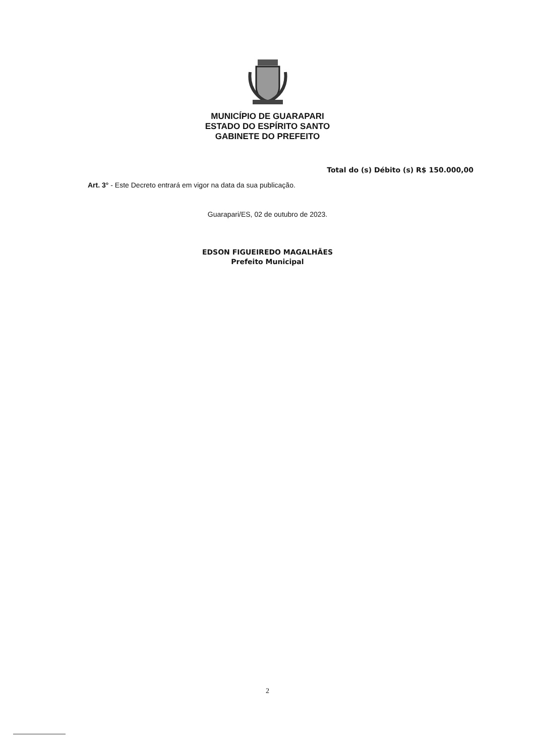MUNICÍPIO DE GUARAPARI
ESTADO DO ESPÍRITO SANTO
GABINETE DO PREFEITO
Total do (s) Débito (s) R$ 150.000,00
Art. 3° - Este Decreto entrará em vigor na data da sua publicação.
Guarapari/ES, 02 de outubro de 2023.
EDSON FIGUEIREDO MAGALHÃES
Prefeito Municipal
2